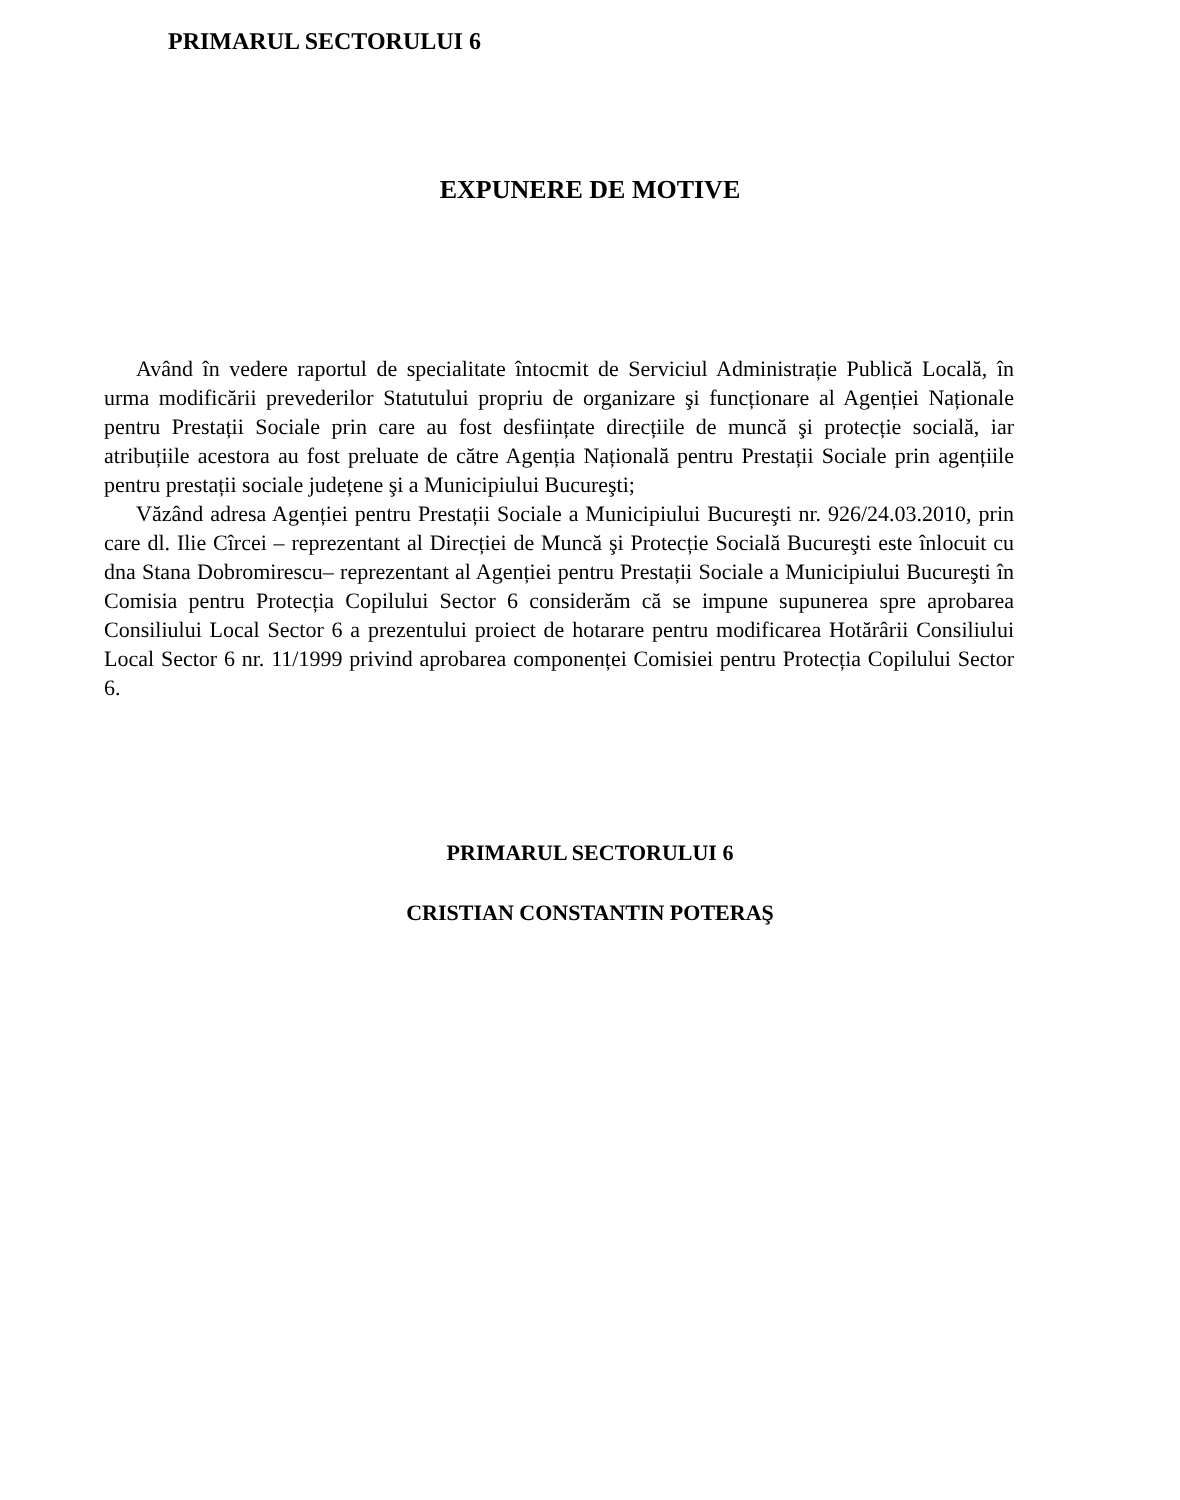PRIMARUL SECTORULUI 6
EXPUNERE DE MOTIVE
Având în vedere raportul de specialitate întocmit de Serviciul Administrație Publică Locală, în urma modificării prevederilor Statutului propriu de organizare şi funcționare al Agenției Naționale pentru Prestații Sociale prin care au fost desființate direcțiile de muncă şi protecție socială, iar atribuțiile acestora au fost preluate de către Agenția Națională pentru Prestații Sociale prin agențiile pentru prestații sociale județene şi a Municipiului Bucureşti;
Văzând adresa Agenției pentru Prestații Sociale a Municipiului Bucureşti nr. 926/24.03.2010, prin care dl. Ilie Cîrcei – reprezentant al Direcției de Muncă şi Protecție Socială Bucureşti este înlocuit cu dna Stana Dobromirescu– reprezentant al Agenției pentru Prestații Sociale a Municipiului Bucureşti în Comisia pentru Protecția Copilului Sector 6 considerăm că se impune supunerea spre aprobarea Consiliului Local Sector 6 a prezentului proiect de hotarare pentru modificarea Hotărârii Consiliului Local Sector 6 nr. 11/1999 privind aprobarea componenței Comisiei pentru Protecția Copilului Sector 6.
PRIMARUL SECTORULUI 6
CRISTIAN CONSTANTIN POTERAŞ